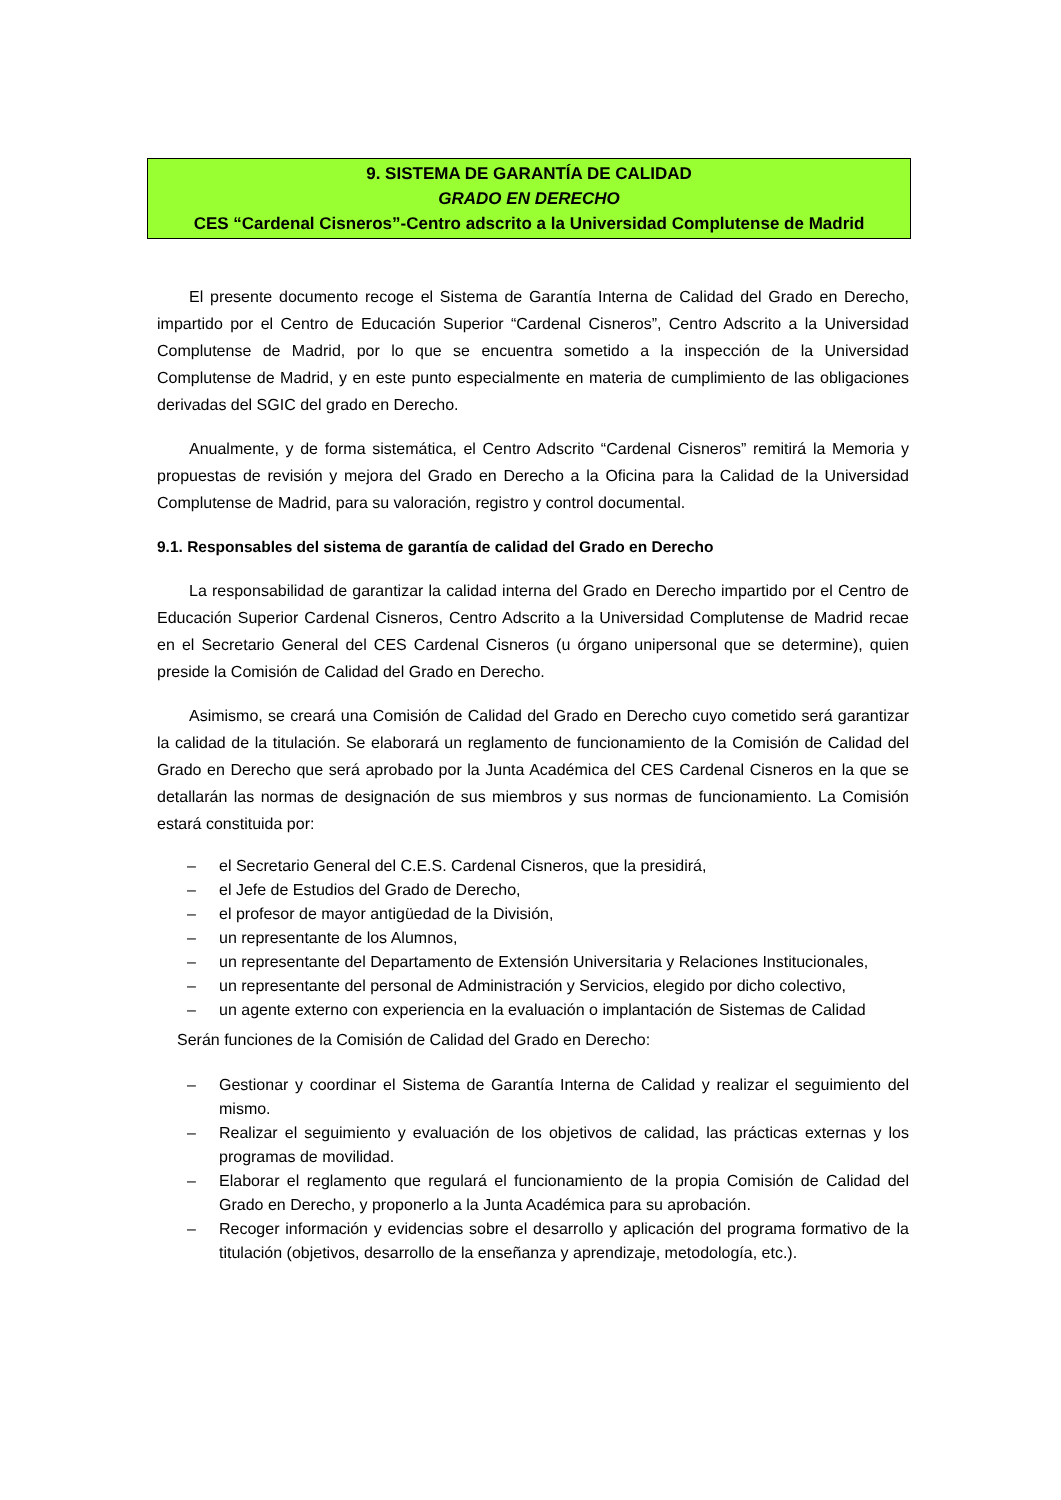9. SISTEMA DE GARANTÍA DE CALIDAD
GRADO EN DERECHO
CES “Cardenal Cisneros”-Centro adscrito a la Universidad Complutense de Madrid
El presente documento recoge el Sistema de Garantía Interna de Calidad del Grado en Derecho, impartido por el Centro de Educación Superior “Cardenal Cisneros”, Centro Adscrito a la Universidad Complutense de Madrid, por lo que se encuentra sometido a la inspección de la Universidad Complutense de Madrid, y en este punto especialmente en materia de cumplimiento de las obligaciones derivadas del SGIC del grado en Derecho.
Anualmente, y de forma sistemática, el Centro Adscrito “Cardenal Cisneros” remitirá la Memoria y propuestas de revisión y mejora del Grado en Derecho a la Oficina para la Calidad de la Universidad Complutense de Madrid, para su valoración, registro y control documental.
9.1. Responsables del sistema de garantía de calidad del Grado en Derecho
La responsabilidad de garantizar la calidad interna del Grado en Derecho impartido por el Centro de Educación Superior Cardenal Cisneros, Centro Adscrito a la Universidad Complutense de Madrid recae en el Secretario General del CES Cardenal Cisneros (u órgano unipersonal que se determine), quien preside la Comisión de Calidad del Grado en Derecho.
Asimismo, se creará una Comisión de Calidad del Grado en Derecho cuyo cometido será garantizar la calidad de la titulación. Se elaborará un reglamento de funcionamiento de la Comisión de Calidad del Grado en Derecho que será aprobado por la Junta Académica del CES Cardenal Cisneros en la que se detallarán las normas de designación de sus miembros y sus normas de funcionamiento. La Comisión estará constituida por:
– el Secretario General del C.E.S. Cardenal Cisneros, que la presidirá,
– el Jefe de Estudios del Grado de Derecho,
– el profesor de mayor antigüedad de la División,
– un representante de los Alumnos,
– un representante del Departamento de Extensión Universitaria y Relaciones Institucionales,
– un representante del personal de Administración y Servicios, elegido por dicho colectivo,
– un agente externo con experiencia en la evaluación o implantación de Sistemas de Calidad
Serán funciones de la Comisión de Calidad del Grado en Derecho:
– Gestionar y coordinar el Sistema de Garantía Interna de Calidad y realizar el seguimiento del mismo.
– Realizar el seguimiento y evaluación de los objetivos de calidad, las prácticas externas y los programas de movilidad.
– Elaborar el reglamento que regulará el funcionamiento de la propia Comisión de Calidad del Grado en Derecho, y proponerlo a la Junta Académica para su aprobación.
– Recoger información y evidencias sobre el desarrollo y aplicación del programa formativo de la titulación (objetivos, desarrollo de la enseñanza y aprendizaje, metodología, etc.).